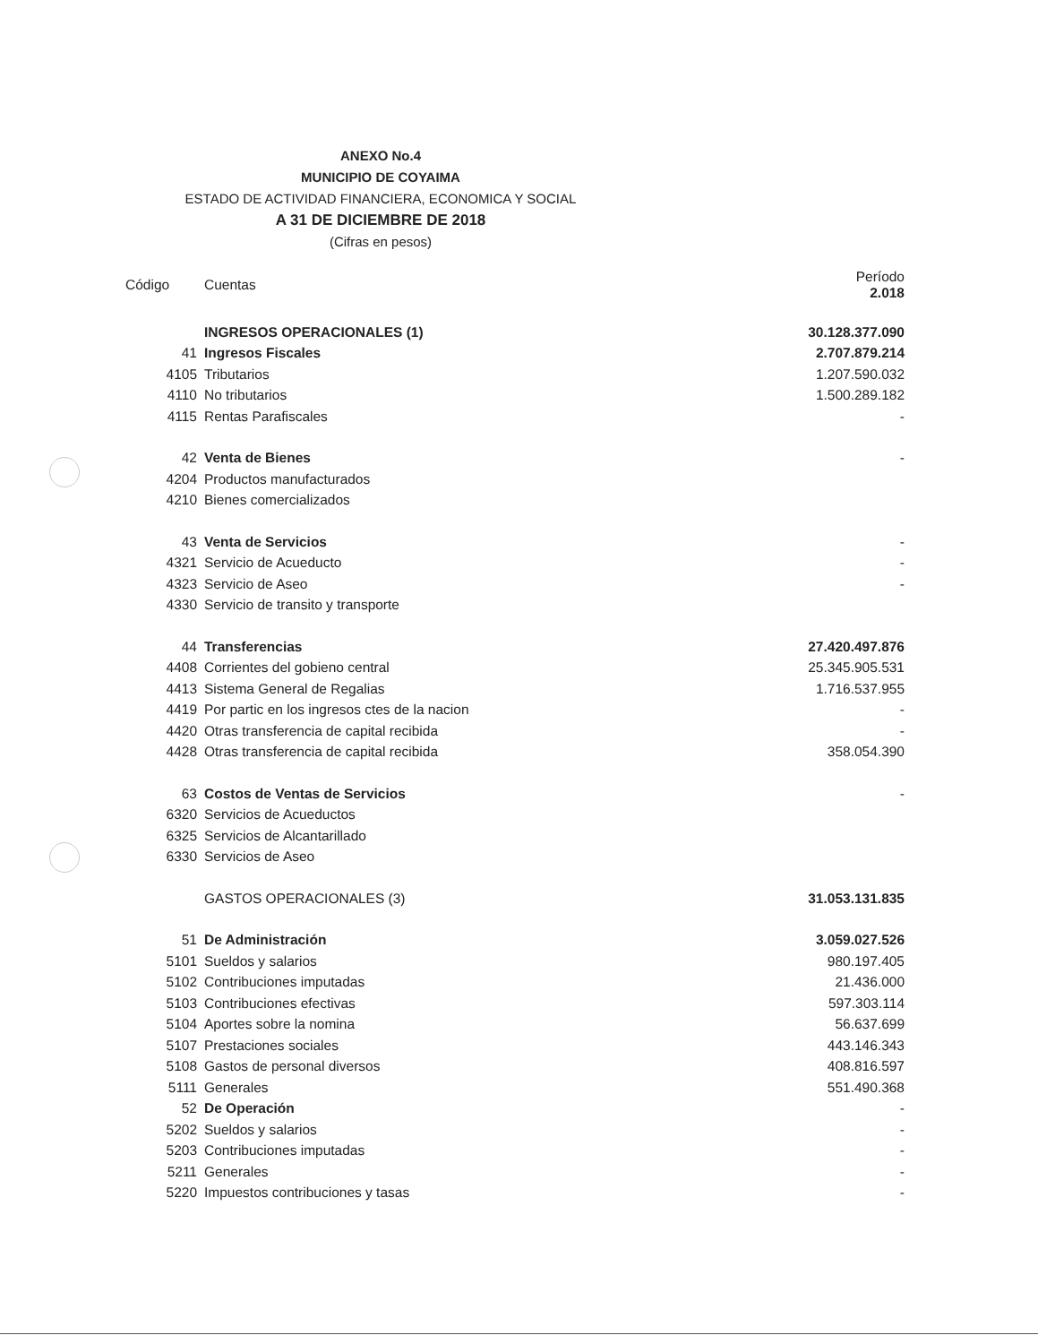ANEXO No.4
MUNICIPIO DE COYAIMA
ESTADO DE ACTIVIDAD FINANCIERA, ECONOMICA Y SOCIAL
A 31 DE DICIEMBRE DE 2018
(Cifras en pesos)
| Código | Cuentas | Período 2.018 |
| --- | --- | --- |
| | INGRESOS OPERACIONALES (1) | 30.128.377.090 |
| 41 | Ingresos Fiscales | 2.707.879.214 |
| 4105 | Tributarios | 1.207.590.032 |
| 4110 | No tributarios | 1.500.289.182 |
| 4115 | Rentas Parafiscales | - |
| 42 | Venta de Bienes | - |
| 4204 | Productos manufacturados | |
| 4210 | Bienes comercializados | |
| 43 | Venta de Servicios | - |
| 4321 | Servicio de Acueducto | - |
| 4323 | Servicio de Aseo | - |
| 4330 | Servicio de transito y transporte | |
| 44 | Transferencias | 27.420.497.876 |
| 4408 | Corrientes del gobieno central | 25.345.905.531 |
| 4413 | Sistema General de Regalias | 1.716.537.955 |
| 4419 | Por partic en los ingresos ctes de la nacion | - |
| 4420 | Otras transferencia de capital recibida | - |
| 4428 | Otras transferencia de capital recibida | 358.054.390 |
| 63 | Costos de Ventas de Servicios | - |
| 6320 | Servicios de Acueductos | |
| 6325 | Servicios de Alcantarillado | |
| 6330 | Servicios de Aseo | |
| | GASTOS OPERACIONALES (3) | 31.053.131.835 |
| 51 | De Administración | 3.059.027.526 |
| 5101 | Sueldos y salarios | 980.197.405 |
| 5102 | Contribuciones imputadas | 21.436.000 |
| 5103 | Contribuciones efectivas | 597.303.114 |
| 5104 | Aportes sobre la nomina | 56.637.699 |
| 5107 | Prestaciones sociales | 443.146.343 |
| 5108 | Gastos de personal diversos | 408.816.597 |
| 5111 | Generales | 551.490.368 |
| 52 | De Operación | - |
| 5202 | Sueldos y salarios | - |
| 5203 | Contribuciones imputadas | - |
| 5211 | Generales | - |
| 5220 | Impuestos contribuciones y tasas | - |